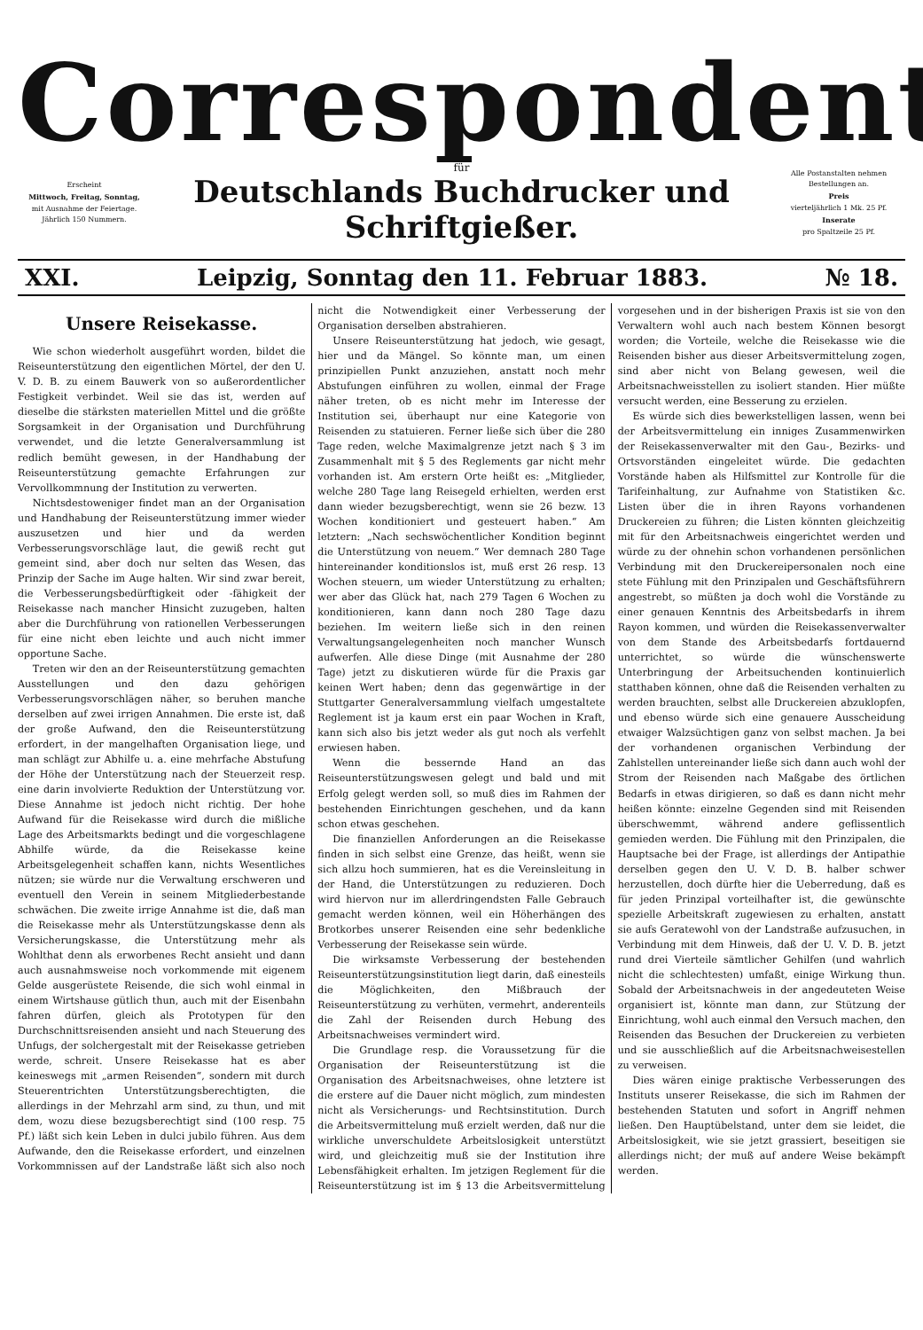Correspondent
Erscheint
Mittwoch, Freitag, Sonntag,
mit Ausnahme der Feiertage.
Jährlich 150 Nummern.
für
Deutschlands Buchdrucker und Schriftgießer.
Alle Postanstalten nehmen Bestellungen an.
Preis
vierteljährlich 1 Mk. 25 Pf.
Inserate
pro Spaltzeile 25 Pf.
XXI. Leipzig, Sonntag den 11. Februar 1883. № 18.
Unsere Reisekasse.
Wie schon wiederholt ausgeführt worden, bildet die Reiseunterstützung den eigentlichen Mörtel, der den U. V. D. B. zu einem Bauwerk von so außerordentlicher Festigkeit verbindet. Weil sie das ist, werden auf dieselbe die stärksten materiellen Mittel und die größte Sorgsamkeit in der Organisation und Durchführung verwendet, und die letzte Generalversammlung ist redlich bemüht gewesen, in der Handhabung der Reiseunterstützung gemachte Erfahrungen zur Vervollkommnung der Institution zu verwerten.
Nichtsdestoweniger findet man an der Organisation und Handhabung der Reiseunterstützung immer wieder auszusetzen und hier und da werden Verbesserungsvorschläge laut, die gewiß recht gut gemeint sind, aber doch nur selten das Wesen, das Prinzip der Sache im Auge halten. Wir sind zwar bereit, die Verbesserungsbedürftigkeit oder -fähigkeit der Reisekasse nach mancher Hinsicht zuzugeben, halten aber die Durchführung von rationellen Verbesserungen für eine nicht eben leichte und auch nicht immer opportune Sache.
Treten wir den an der Reiseunterstützung gemachten Ausstellungen und den dazu gehörigen Verbesserungsvorschlägen näher, so beruhen manche derselben auf zwei irrigen Annahmen. Die erste ist, daß der große Aufwand, den die Reiseunterstützung erfordert, in der mangelhaften Organisation liege, und man schlägt zur Abhilfe u. a. eine mehrfache Abstufung der Höhe der Unterstützung nach der Steuerzeit resp. eine darin involvierte Reduktion der Unterstützung vor. Diese Annahme ist jedoch nicht richtig. Der hohe Aufwand für die Reisekasse wird durch die mißliche Lage des Arbeitsmarkts bedingt und die vorgeschlagene Abhilfe würde, da die Reisekasse keine Arbeitsgelegenheit schaffen kann, nichts Wesentliches nützen; sie würde nur die Verwaltung erschweren und eventuell den Verein in seinem Mitgliederbestande schwächen. Die zweite irrige Annahme ist die, daß man die Reisekasse mehr als Unterstützungskasse denn als Versicherungskasse, die Unterstützung mehr als Wohlthat denn als erworbenes Recht ansieht und dann auch ausnahmsweise noch vorkommende mit eigenem Gelde ausgerüstete Reisende, die sich wohl einmal in einem Wirtshause gütlich thun, auch mit der Eisenbahn fahren dürfen, gleich als Prototypen für den Durchschnittsreisenden ansieht und nach Steuerung des Unfugs, der solchergestalt mit der Reisekasse getrieben werde, schreit. Unsere Reisekasse hat es aber keineswegs mit „armen Reisenden“, sondern mit durch Steuerentrichten Unterstützungsberechtigten, die allerdings in der Mehrzahl arm sind, zu thun, und mit dem, wozu diese bezugsberechtigt sind (100 resp. 75 Pf.) läßt sich kein Leben in dulci jubilo führen. Aus dem Aufwande, den die Reisekasse erfordert, und einzelnen Vorkommnissen auf der Landstraße läßt sich also noch nicht die Notwendigkeit einer Verbesserung der Organisation derselben abstrahieren.
Unsere Reiseunterstützung hat jedoch, wie gesagt, hier und da Mängel. So könnte man, um einen prinzipiellen Punkt anzuziehen, anstatt noch mehr Abstufungen einführen zu wollen, einmal der Frage näher treten, ob es nicht mehr im Interesse der Institution sei, überhaupt nur eine Kategorie von Reisenden zu statuieren. Ferner ließe sich über die 280 Tage reden, welche Maximalgrenze jetzt nach § 3 im Zusammenhalt mit § 5 des Reglements gar nicht mehr vorhanden ist. Am erstern Orte heißt es: „Mitglieder, welche 280 Tage lang Reisegeld erhielten, werden erst dann wieder bezugsberechtigt, wenn sie 26 bezw. 13 Wochen konditioniert und gesteuert haben.“ Am letztern: „Nach sechswöchentlicher Kondition beginnt die Unterstützung von neuem.“ Wer demnach 280 Tage hintereinander konditionslos ist, muß erst 26 resp. 13 Wochen steuern, um wieder Unterstützung zu erhalten; wer aber das Glück hat, nach 279 Tagen 6 Wochen zu konditionieren, kann dann noch 280 Tage dazu beziehen. Im weitern ließe sich in den reinen Verwaltungsangelegenheiten noch mancher Wunsch aufwerfen. Alle diese Dinge (mit Ausnahme der 280 Tage) jetzt zu diskutieren würde für die Praxis gar keinen Wert haben; denn das gegenwärtige in der Stuttgarter Generalversammlung vielfach umgestaltete Reglement ist ja kaum erst ein paar Wochen in Kraft, kann sich also bis jetzt weder als gut noch als verfehlt erwiesen haben.
Wenn die bessernde Hand an das Reiseunterstützungswesen gelegt und bald und mit Erfolg gelegt werden soll, so muß dies im Rahmen der bestehenden Einrichtungen geschehen, und da kann schon etwas geschehen.
Die finanziellen Anforderungen an die Reisekasse finden in sich selbst eine Grenze, das heißt, wenn sie sich allzu hoch summieren, hat es die Vereinsleitung in der Hand, die Unterstützungen zu reduzieren. Doch wird hiervon nur im allerdringendsten Falle Gebrauch gemacht werden können, weil ein Höherhängen des Brotkorbes unserer Reisenden eine sehr bedenkliche Verbesserung der Reisekasse sein würde.
Die wirksamste Verbesserung der bestehenden Reiseunterstützungsinstitution liegt darin, daß einesteils die Möglichkeiten, den Mißbrauch der Reiseunterstützung zu verhüten, vermehrt, anderenteils die Zahl der Reisenden durch Hebung des Arbeitsnachweises vermindert wird.
Die Grundlage resp. die Voraussetzung für die Organisation der Reiseunterstützung ist die Organisation des Arbeitsnachweises, ohne letztere ist die erstere auf die Dauer nicht möglich, zum mindesten nicht als Versicherungs- und Rechtsinstitution. Durch die Arbeitsvermittelung muß erzielt werden, daß nur die wirkliche unverschuldete Arbeitslosigkeit unterstützt wird, und gleichzeitig muß sie der Institution ihre Lebensfähigkeit erhalten. Im jetzigen Reglement für die Reiseunterstützung ist im § 13 die Arbeitsvermittelung vorgesehen und in der bisherigen Praxis ist sie von den Verwaltern wohl auch nach bestem Können besorgt worden; die Vorteile, welche die Reisekasse wie die Reisenden bisher aus dieser Arbeitsvermittelung zogen, sind aber nicht von Belang gewesen, weil die Arbeitsnachweisstellen zu isoliert standen. Hier müßte versucht werden, eine Besserung zu erzielen.
Es würde sich dies bewerkstelligen lassen, wenn bei der Arbeitsvermittelung ein inniges Zusammenwirken der Reisekassenverwalter mit den Gau-, Bezirks- und Ortsvorständen eingeleitet würde. Die gedachten Vorstände haben als Hilfsmittel zur Kontrolle für die Tarifeinhaltung, zur Aufnahme von Statistiken &c. Listen über die in ihren Rayons vorhandenen Druckereien zu führen; die Listen könnten gleichzeitig mit für den Arbeitsnachweis eingerichtet werden und würde zu der ohnehin schon vorhandenen persönlichen Verbindung mit den Druckereipersonalen noch eine stete Fühlung mit den Prinzipalen und Geschäftsführern angestrebt, so müßten ja doch wohl die Vorstände zu einer genauen Kenntnis des Arbeitsbedarfs in ihrem Rayon kommen, und würden die Reisekassenverwalter von dem Stande des Arbeitsbedarfs fortdauernd unterrichtet, so würde die wünschenswerte Unterbringung der Arbeitsuchenden kontinuierlich statthaben können, ohne daß die Reisenden verhalten zu werden brauchten, selbst alle Druckereien abzuklopfen, und ebenso würde sich eine genauere Ausscheidung etwaiger Walzsüchtigen ganz von selbst machen. Ja bei der vorhandenen organischen Verbindung der Zahlstellen untereinander ließe sich dann auch wohl der Strom der Reisenden nach Maßgabe des örtlichen Bedarfs in etwas dirigieren, so daß es dann nicht mehr heißen könnte: einzelne Gegenden sind mit Reisenden überschwemmt, während andere geflissentlich gemieden werden. Die Fühlung mit den Prinzipalen, die Hauptsache bei der Frage, ist allerdings der Antipathie derselben gegen den U. V. D. B. halber schwer herzustellen, doch dürfte hier die Ueberredung, daß es für jeden Prinzipal vorteilhafter ist, die gewünschte spezielle Arbeitskraft zugewiesen zu erhalten, anstatt sie aufs Geratewohl von der Landstraße aufzusuchen, in Verbindung mit dem Hinweis, daß der U. V. D. B. jetzt rund drei Vierteile sämtlicher Gehilfen (und wahrlich nicht die schlechtesten) umfaßt, einige Wirkung thun. Sobald der Arbeitsnachweis in der angedeuteten Weise organisiert ist, könnte man dann, zur Stützung der Einrichtung, wohl auch einmal den Versuch machen, den Reisenden das Besuchen der Druckereien zu verbieten und sie ausschließlich auf die Arbeitsnachweisestellen zu verweisen.
Dies wären einige praktische Verbesserungen des Instituts unserer Reisekasse, die sich im Rahmen der bestehenden Statuten und sofort in Angriff nehmen ließen. Den Hauptübelstand, unter dem sie leidet, die Arbeitslosigkeit, wie sie jetzt grassiert, beseitigen sie allerdings nicht; der muß auf andere Weise bekämpft werden.